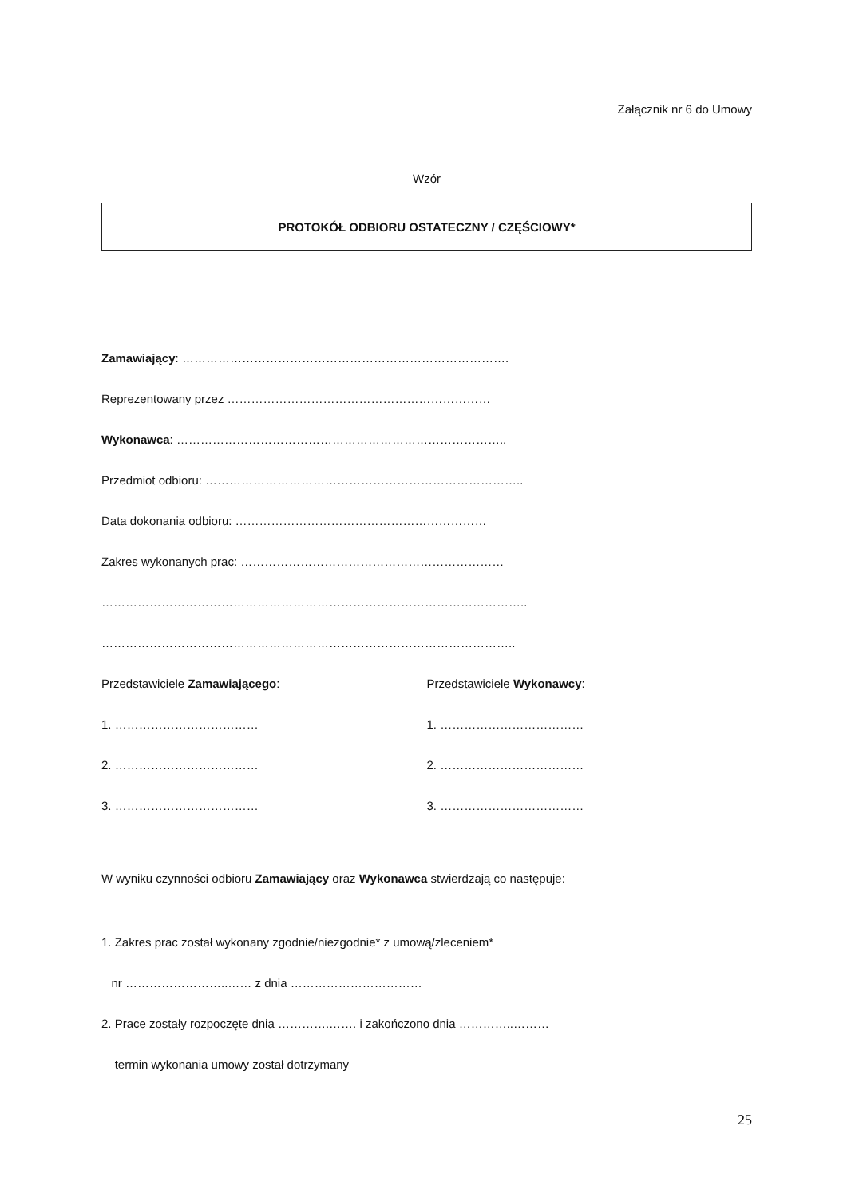Załącznik nr 6 do Umowy
Wzór
PROTOKÓŁ ODBIORU OSTATECZNY / CZĘŚCIOWY*
Zamawiający: ……………………………………………………………………….
Reprezentowany przez …………………………………………………………
Wykonawca: ………………………………………………………………………..
Przedmiot odbioru: ……………………………………………………………………..
Data dokonania odbioru: ………………………………………………………
Zakres wykonanych prac: …………………………………………………………
……………………………………………………………………………………………..
…………………………………………………………………………………………..
Przedstawiciele Zamawiającego:
1. ………………………………
2. ………………………………
3. ………………………………
Przedstawiciele Wykonawcy:
1. ………………………………
2. ………………………………
3. ………………………………
W wyniku czynności odbioru Zamawiający oraz Wykonawca stwierdzają co następuje:
1. Zakres prac został wykonany zgodnie/niezgodnie* z umową/zleceniem*
nr ……………………..…… z dnia ……………………………
2. Prace zostały rozpoczęte dnia ………….……. i zakończono dnia …………..………
termin wykonania umowy został dotrzymany
25